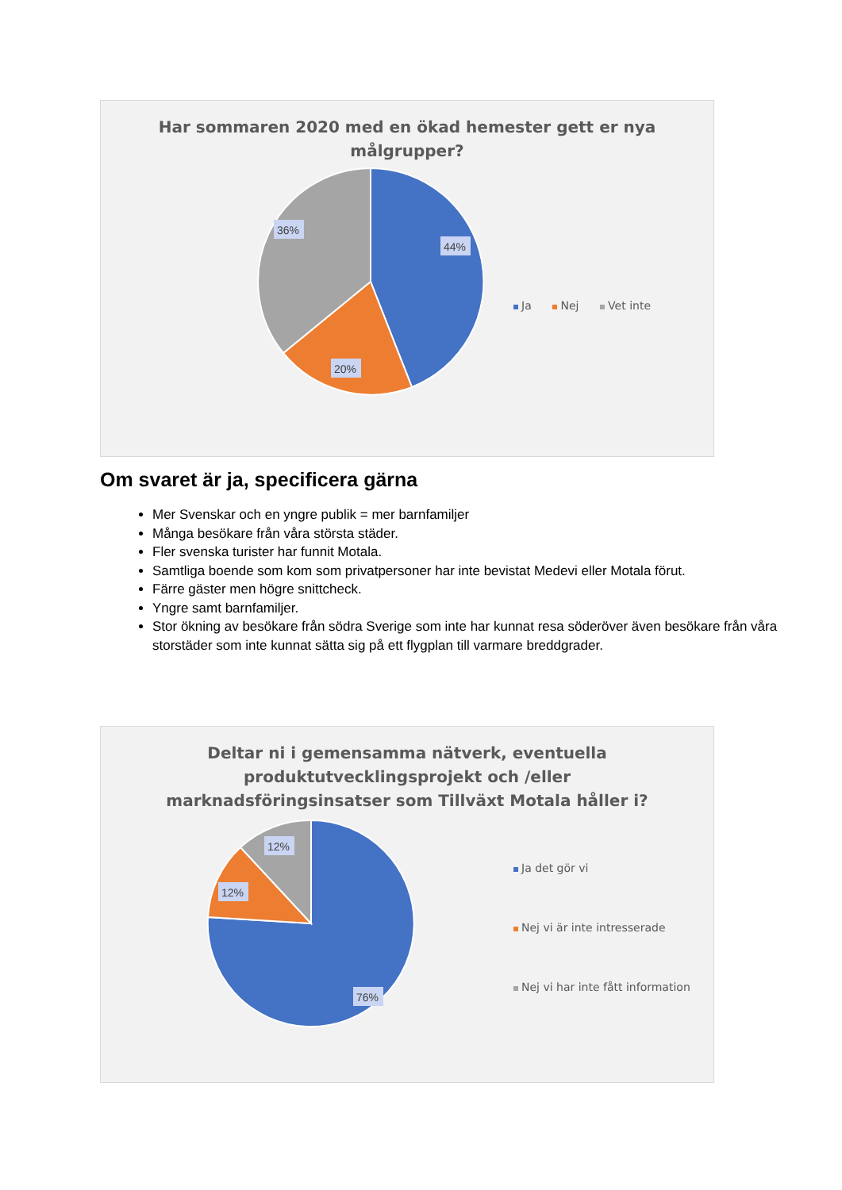Har sommaren 2020 med en ökad hemester gett er nya
målgrupper?
44%
20%
36%
Ja Nej Vet inte
Om svaret är ja, specificera gärna
Mer Svenskar och en yngre publik = mer barnfamiljer
Många besökare från våra största städer.
Fler svenska turister har funnit Motala.
Samtliga boende som kom som privatpersoner har inte bevistat Medevi eller Motala förut.
Färre gäster men högre snittcheck.
Yngre samt barnfamiljer.
Stor ökning av besökare från södra Sverige som inte har kunnat resa söderöver även besökare från våra storstäder som inte kunnat sätta sig på ett flygplan till varmare breddgrader.
Deltar ni i gemensamma nätverk, eventuella
produktutvecklingsprojekt och /eller
marknadsföringsinsatser som Tillväxt Motala håller i?
76%
12%
12%
Ja det gör vi
Nej vi är inte intresserade
Nej vi har inte fått information